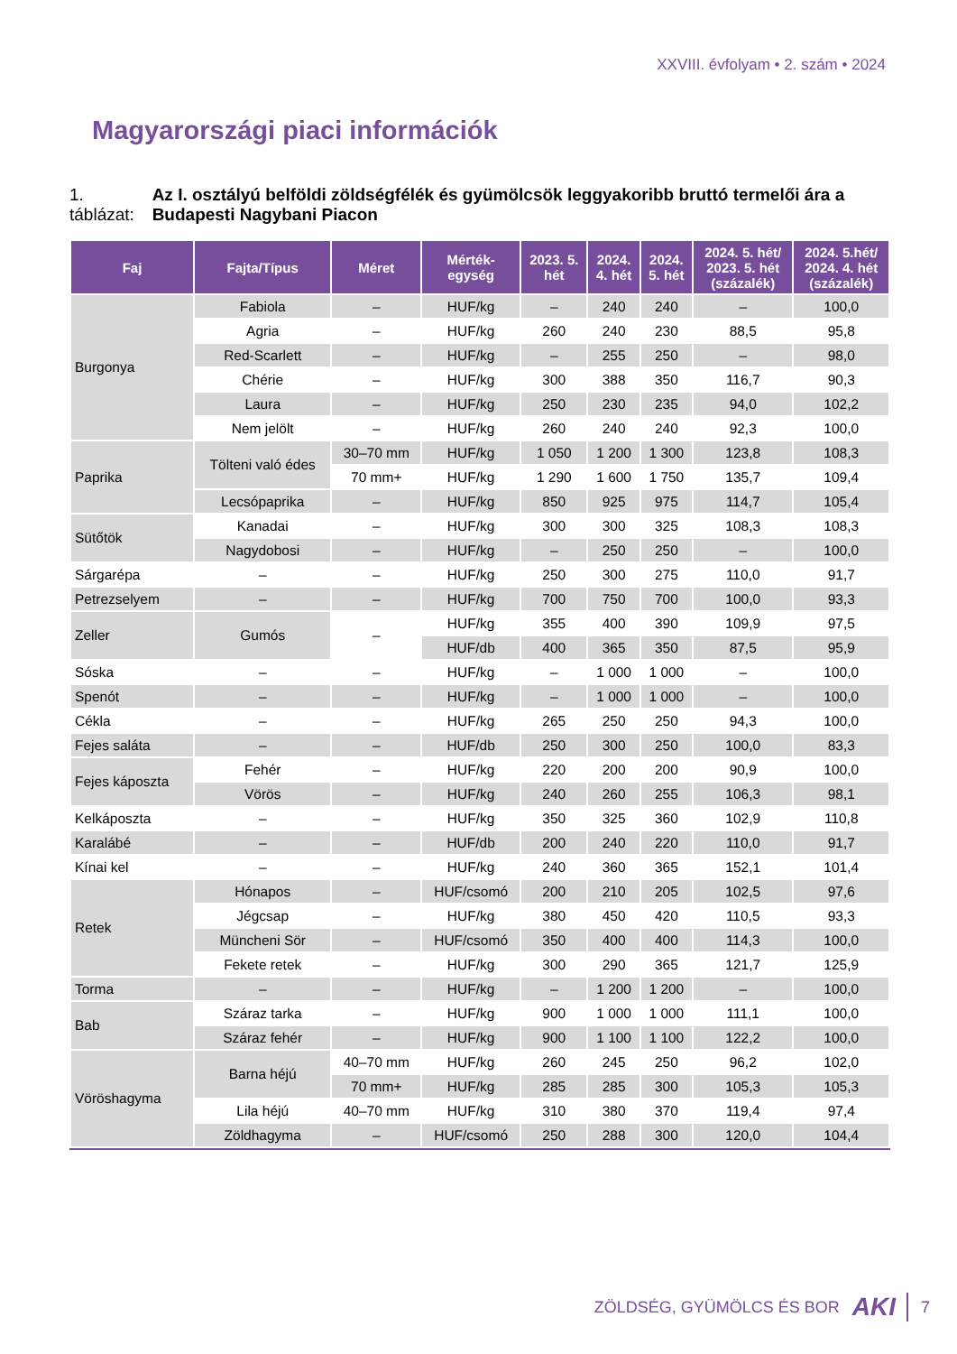XXVIII. évfolyam • 2. szám • 2024
Magyarországi piaci információk
1. táblázat: Az I. osztályú belföldi zöldségfélék és gyümölcsök leggyakoribb bruttó termelői ára a Budapesti Nagybani Piacon
| Faj | Fajta/Típus | Méret | Mérték- egység | 2023. 5. hét | 2024. 4. hét | 2024. 5. hét | 2024. 5. hét/ 2023. 5. hét (százalék) | 2024. 5.hét/ 2024. 4. hét (százalék) |
| --- | --- | --- | --- | --- | --- | --- | --- | --- |
| Burgonya | Fabiola | – | HUF/kg | – | 240 | 240 | – | 100,0 |
| | Agria | – | HUF/kg | 260 | 240 | 230 | 88,5 | 95,8 |
| | Red-Scarlett | – | HUF/kg | – | 255 | 250 | – | 98,0 |
| | Chérie | – | HUF/kg | 300 | 388 | 350 | 116,7 | 90,3 |
| | Laura | – | HUF/kg | 250 | 230 | 235 | 94,0 | 102,2 |
| | Nem jelölt | – | HUF/kg | 260 | 240 | 240 | 92,3 | 100,0 |
| Paprika | Tölteni való édes | 30–70 mm | HUF/kg | 1 050 | 1 200 | 1 300 | 123,8 | 108,3 |
| | | 70 mm+ | HUF/kg | 1 290 | 1 600 | 1 750 | 135,7 | 109,4 |
| | Lecsópaprika | – | HUF/kg | 850 | 925 | 975 | 114,7 | 105,4 |
| Sütőtök | Kanadai | – | HUF/kg | 300 | 300 | 325 | 108,3 | 108,3 |
| | Nagydobosi | – | HUF/kg | – | 250 | 250 | – | 100,0 |
| Sárgarépa | – | – | HUF/kg | 250 | 300 | 275 | 110,0 | 91,7 |
| Petrezselyem | – | – | HUF/kg | 700 | 750 | 700 | 100,0 | 93,3 |
| Zeller | Gumós | – | HUF/kg | 355 | 400 | 390 | 109,9 | 97,5 |
| | | | HUF/db | 400 | 365 | 350 | 87,5 | 95,9 |
| Sóska | – | – | HUF/kg | – | 1 000 | 1 000 | – | 100,0 |
| Spenót | – | – | HUF/kg | – | 1 000 | 1 000 | – | 100,0 |
| Cékla | – | – | HUF/kg | 265 | 250 | 250 | 94,3 | 100,0 |
| Fejes saláta | – | – | HUF/db | 250 | 300 | 250 | 100,0 | 83,3 |
| Fejes káposzta | Fehér | – | HUF/kg | 220 | 200 | 200 | 90,9 | 100,0 |
| | Vörös | – | HUF/kg | 240 | 260 | 255 | 106,3 | 98,1 |
| Kelkáposzta | – | – | HUF/kg | 350 | 325 | 360 | 102,9 | 110,8 |
| Karalábé | – | – | HUF/db | 200 | 240 | 220 | 110,0 | 91,7 |
| Kínai kel | – | – | HUF/kg | 240 | 360 | 365 | 152,1 | 101,4 |
| Retek | Hónapos | – | HUF/csomó | 200 | 210 | 205 | 102,5 | 97,6 |
| | Jégcsap | – | HUF/kg | 380 | 450 | 420 | 110,5 | 93,3 |
| | Müncheni Sör | – | HUF/csomó | 350 | 400 | 400 | 114,3 | 100,0 |
| | Fekete retek | – | HUF/kg | 300 | 290 | 365 | 121,7 | 125,9 |
| Torma | – | – | HUF/kg | – | 1 200 | 1 200 | – | 100,0 |
| Bab | Száraz tarka | – | HUF/kg | 900 | 1 000 | 1 000 | 111,1 | 100,0 |
| | Száraz fehér | – | HUF/kg | 900 | 1 100 | 1 100 | 122,2 | 100,0 |
| Vöröshagyma | Barna héjú | 40–70 mm | HUF/kg | 260 | 245 | 250 | 96,2 | 102,0 |
| | | 70 mm+ | HUF/kg | 285 | 285 | 300 | 105,3 | 105,3 |
| | Lila héjú | 40–70 mm | HUF/kg | 310 | 380 | 370 | 119,4 | 97,4 |
| | Zöldhagyma | – | HUF/csomó | 250 | 288 | 300 | 120,0 | 104,4 |
ZÖLDSÉG, GYÜMÖLCS ÉS BOR AKI 7